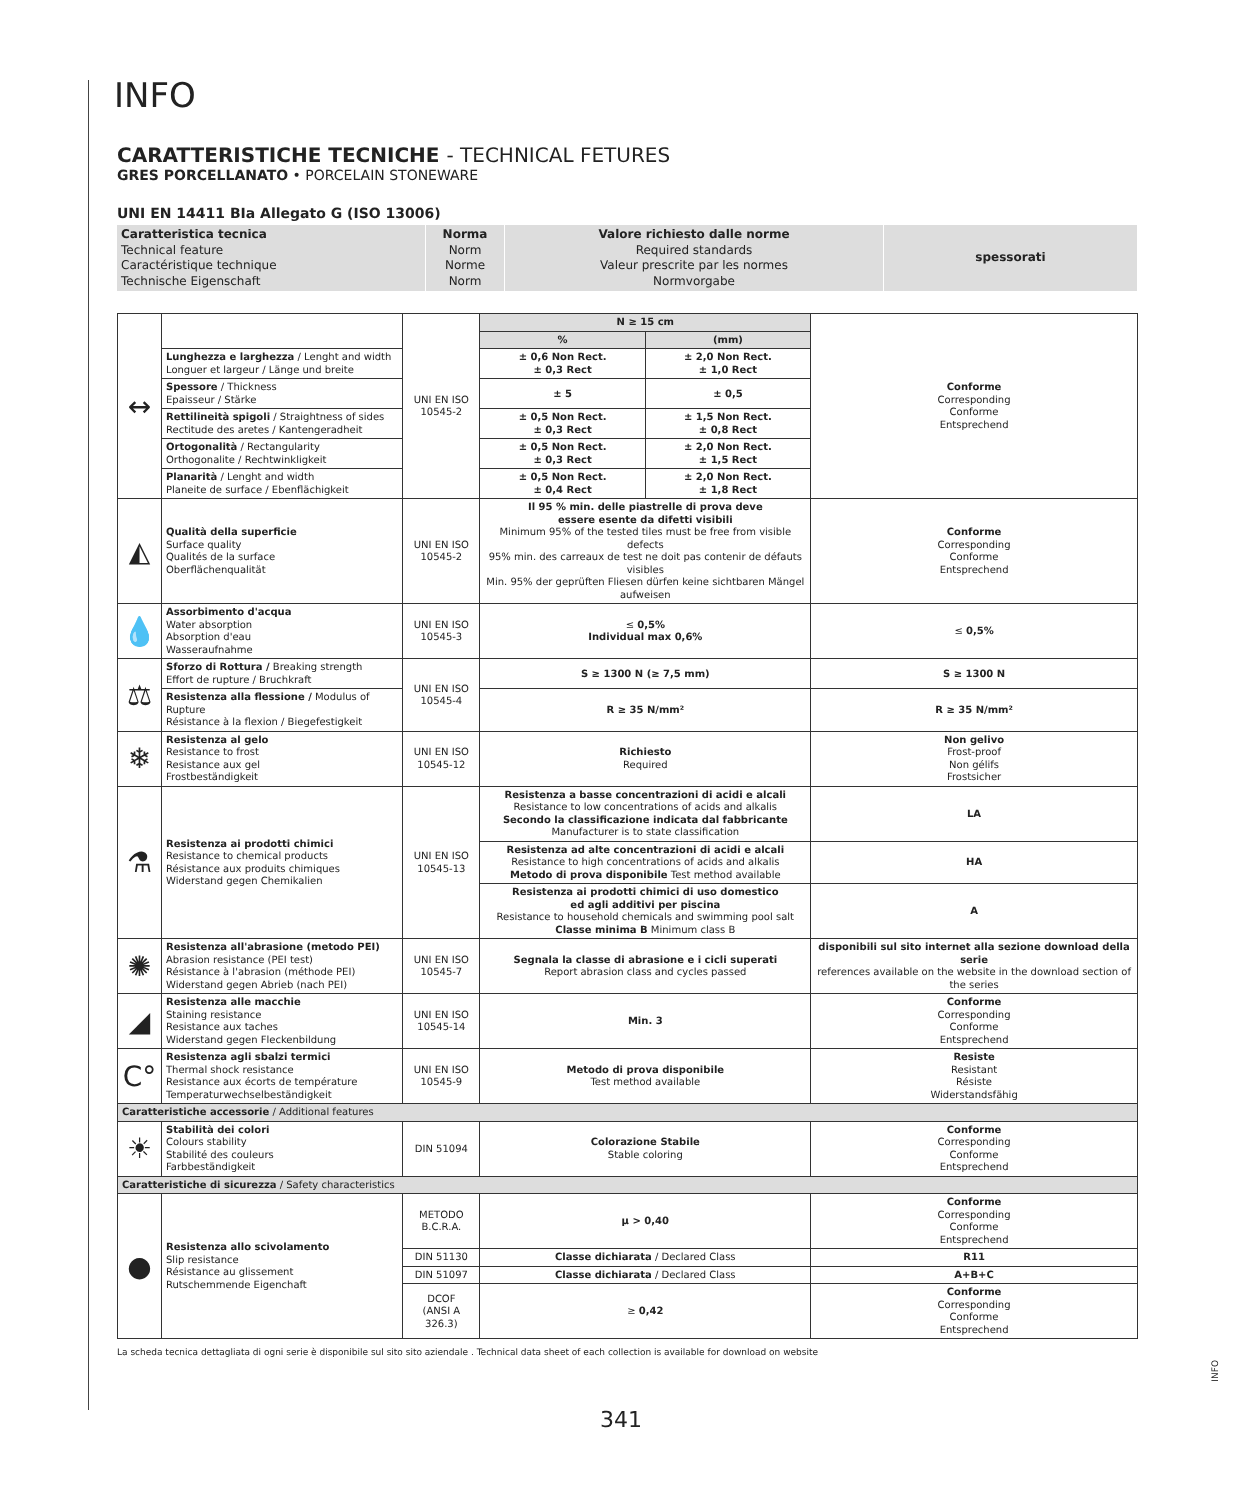INFO
CARATTERISTICHE TECNICHE - TECHNICAL FETURES
GRES PORCELLANATO • PORCELAIN STONEWARE
UNI EN 14411 BIa Allegato G (ISO 13006)
| Caratteristica tecnica Technical feature Caractéristique technique Technische Eigenschaft | Norma Norm Norme Norm | Valore richiesto dalle norme Required standards Valeur prescrite par les normes Normvorgabe | spessorati |
| ↔ | | UNI EN ISO 10545-2 | N ≥ 15 cm | | Conforme Corresponding Conforme Entsprechend |
| | | | % | (mm) | |
| | Lunghezza e larghezza / Lenght and width Longuer et largeur / Länge und breite | | ± 0,6 Non Rect. ± 0,3 Rect | ± 2,0 Non Rect. ± 1,0 Rect | |
| | Spessore / Thickness Epaisseur / Stärke | | ± 5 | ± 0,5 | |
| | Rettilineità spigoli / Straightness of sides Rectitude des aretes / Kantengeradheit | | ± 0,5 Non Rect. ± 0,3 Rect | ± 1,5 Non Rect. ± 0,8 Rect | |
| | Ortogonalità / Rectangularity Orthogonalite / Rechtwinkligkeit | | ± 0,5 Non Rect. ± 0,3 Rect | ± 2,0 Non Rect. ± 1,5 Rect | |
| | Planarità / Lenght and width Planeite de surface / Ebenflächigkeit | | ± 0,5 Non Rect. ± 0,4 Rect | ± 2,0 Non Rect. ± 1,8 Rect | |
| ◭ | Qualità della superficie Surface quality Qualités de la surface Oberflächenqualität | UNI EN ISO 10545-2 | Il 95 % min. delle piastrelle di prova deve essere esente da difetti visibili Minimum 95% of the tested tiles must be free from visible defects 95% min. des carreaux de test ne doit pas contenir de défauts visibles Min. 95% der geprüften Fliesen dürfen keine sichtbaren Mängel aufweisen | | Conforme Corresponding Conforme Entsprechend |
| 💧 | Assorbimento d'acqua Water absorption Absorption d'eau Wasseraufnahme | UNI EN ISO 10545-3 | ≤ 0,5% Individual max 0,6% | | ≤ 0,5% |
| ⚖ | Sforzo di Rottura / Breaking strength Effort de rupture / Bruchkraft | UNI EN ISO 10545-4 | S ≥ 1300 N (≥ 7,5 mm) | | S ≥ 1300 N |
| | Resistenza alla flessione / Modulus of Rupture Résistance à la flexion / Biegefestigkeit | | R ≥ 35 N/mm² | | R ≥ 35 N/mm² |
| ❄ | Resistenza al gelo Resistance to frost Resistance aux gel Frostbeständigkeit | UNI EN ISO 10545-12 | Richiesto Required | | Non gelivo Frost-proof Non gélifs Frostsicher |
| ⚗ | Resistenza ai prodotti chimici Resistance to chemical products Résistance aux produits chimiques Widerstand gegen Chemikalien | UNI EN ISO 10545-13 | Resistenza a basse concentrazioni di acidi e alcali Resistance to low concentrations of acids and alkalis Secondo la classificazione indicata dal fabbricante Manufacturer is to state classification | | LA |
| | | | Resistenza ad alte concentrazioni di acidi e alcali Resistance to high concentrations of acids and alkalis Metodo di prova disponibile Test method available | | HA |
| | | | Resistenza ai prodotti chimici di uso domestico ed agli additivi per piscina Resistance to household chemicals and swimming pool salt Classe minima B Minimum class B | | A |
| ✺ | Resistenza all'abrasione (metodo PEI) Abrasion resistance (PEI test) Résistance à l'abrasion (méthode PEI) Widerstand gegen Abrieb (nach PEI) | UNI EN ISO 10545-7 | Segnala la classe di abrasione e i cicli superati Report abrasion class and cycles passed | | disponibili sul sito internet alla sezione download della serie references available on the website in the download section of the series |
| ◢ | Resistenza alle macchie Staining resistance Resistance aux taches Widerstand gegen Fleckenbildung | UNI EN ISO 10545-14 | Min. 3 | | Conforme Corresponding Conforme Entsprechend |
| C° | Resistenza agli sbalzi termici Thermal shock resistance Resistance aux écorts de température Temperaturwechselbeständigkeit | UNI EN ISO 10545-9 | Metodo di prova disponibile Test method available | | Resiste Resistant Résiste Widerstandsfähig |
| Caratteristiche accessorie / Additional features | | | | | |
| ☀ | Stabilità dei colori Colours stability Stabilité des couleurs Farbbeständigkeit | DIN 51094 | Colorazione Stabile Stable coloring | | Conforme Corresponding Conforme Entsprechend |
| Caratteristiche di sicurezza / Safety characteristics | | | | | |
| ● | Resistenza allo scivolamento Slip resistance Résistance au glissement Rutschemmende Eigenchaft | METODO B.C.R.A. | µ > 0,40 | | Conforme Corresponding Conforme Entsprechend |
| | | DIN 51130 | Classe dichiarata / Declared Class | | R11 |
| | | DIN 51097 | Classe dichiarata / Declared Class | | A+B+C |
| | | DCOF (ANSI A 326.3) | ≥ 0,42 | | Conforme Corresponding Conforme Entsprechend |
La scheda tecnica dettagliata di ogni serie è disponibile sul sito sito aziendale . Technical data sheet of each collection is available for download on website
341
INFO